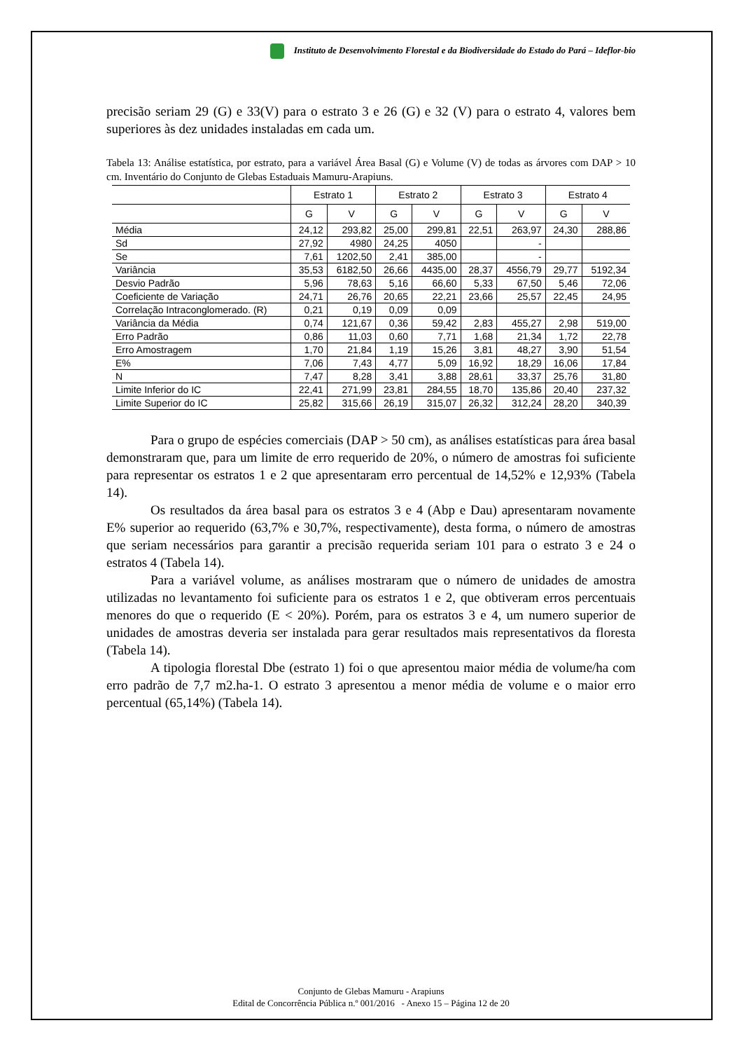Instituto de Desenvolvimento Florestal e da Biodiversidade do Estado do Pará – Ideflor-bio
precisão seriam 29 (G) e 33(V) para o estrato 3 e 26 (G) e 32 (V) para o estrato 4, valores bem superiores às dez unidades instaladas em cada um.
Tabela 13: Análise estatística, por estrato, para a variável Área Basal (G) e Volume (V) de todas as árvores com DAP > 10 cm. Inventário do Conjunto de Glebas Estaduais Mamuru-Arapiuns.
| | Estrato 1 | | Estrato 2 | | Estrato 3 | | Estrato 4 | |
| --- | --- | --- | --- | --- | --- | --- | --- | --- |
| | G | V | G | V | G | V | G | V |
| Média | 24,12 | 293,82 | 25,00 | 299,81 | 22,51 | 263,97 | 24,30 | 288,86 |
| Sd | 27,92 | 4980 | 24,25 | 4050 | | - | | |
| Se | 7,61 | 1202,50 | 2,41 | 385,00 | | - | | |
| Variância | 35,53 | 6182,50 | 26,66 | 4435,00 | 28,37 | 4556,79 | 29,77 | 5192,34 |
| Desvio Padrão | 5,96 | 78,63 | 5,16 | 66,60 | 5,33 | 67,50 | 5,46 | 72,06 |
| Coeficiente de Variação | 24,71 | 26,76 | 20,65 | 22,21 | 23,66 | 25,57 | 22,45 | 24,95 |
| Correlação Intraconglomerado. (R) | 0,21 | 0,19 | 0,09 | 0,09 | | | | |
| Variância da Média | 0,74 | 121,67 | 0,36 | 59,42 | 2,83 | 455,27 | 2,98 | 519,00 |
| Erro Padrão | 0,86 | 11,03 | 0,60 | 7,71 | 1,68 | 21,34 | 1,72 | 22,78 |
| Erro Amostragem | 1,70 | 21,84 | 1,19 | 15,26 | 3,81 | 48,27 | 3,90 | 51,54 |
| E% | 7,06 | 7,43 | 4,77 | 5,09 | 16,92 | 18,29 | 16,06 | 17,84 |
| N | 7,47 | 8,28 | 3,41 | 3,88 | 28,61 | 33,37 | 25,76 | 31,80 |
| Limite Inferior do IC | 22,41 | 271,99 | 23,81 | 284,55 | 18,70 | 135,86 | 20,40 | 237,32 |
| Limite Superior do IC | 25,82 | 315,66 | 26,19 | 315,07 | 26,32 | 312,24 | 28,20 | 340,39 |
Para o grupo de espécies comerciais (DAP > 50 cm), as análises estatísticas para área basal demonstraram que, para um limite de erro requerido de 20%, o número de amostras foi suficiente para representar os estratos 1 e 2 que apresentaram erro percentual de 14,52% e 12,93% (Tabela 14).
Os resultados da área basal para os estratos 3 e 4 (Abp e Dau) apresentaram novamente E% superior ao requerido (63,7% e 30,7%, respectivamente), desta forma, o número de amostras que seriam necessários para garantir a precisão requerida seriam 101 para o estrato 3 e 24 o estratos 4 (Tabela 14).
Para a variável volume, as análises mostraram que o número de unidades de amostra utilizadas no levantamento foi suficiente para os estratos 1 e 2, que obtiveram erros percentuais menores do que o requerido (E < 20%). Porém, para os estratos 3 e 4, um numero superior de unidades de amostras deveria ser instalada para gerar resultados mais representativos da floresta (Tabela 14).
A tipologia florestal Dbe (estrato 1) foi o que apresentou maior média de volume/ha com erro padrão de 7,7 m2.ha-1. O estrato 3 apresentou a menor média de volume e o maior erro percentual (65,14%) (Tabela 14).
Conjunto de Glebas Mamuru - Arapiuns
Edital de Concorrência Pública n.º 001/2016 - Anexo 15 – Página 12 de 20